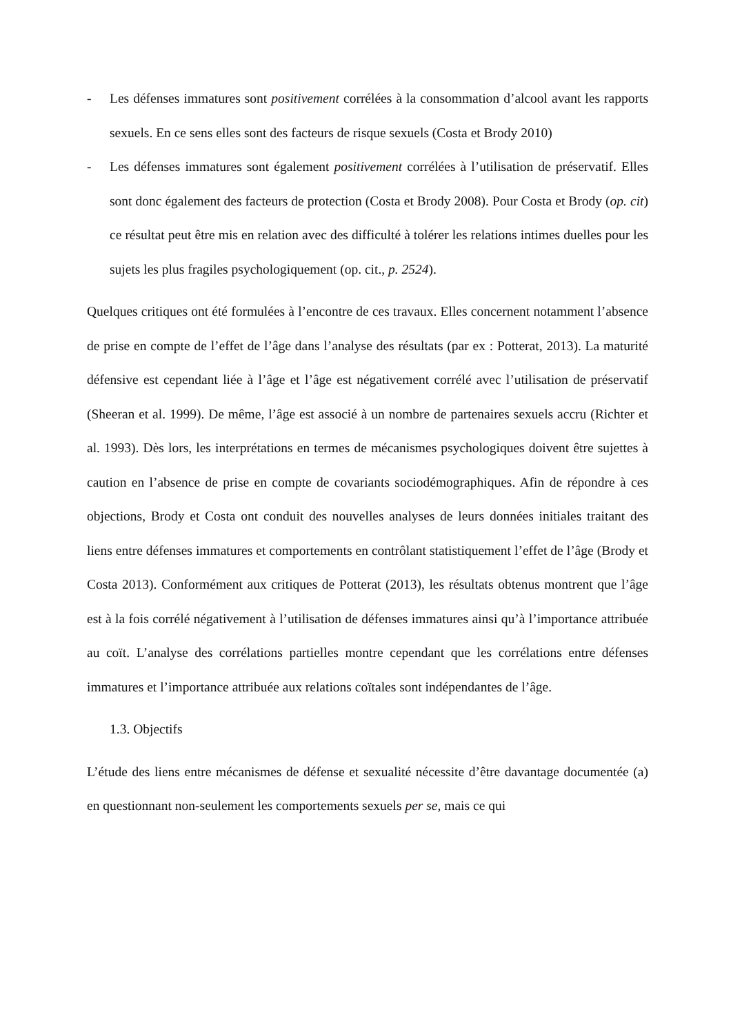- Les défenses immatures sont positivement corrélées à la consommation d’alcool avant les rapports sexuels. En ce sens elles sont des facteurs de risque sexuels (Costa et Brody 2010)
- Les défenses immatures sont également positivement corrélées à l’utilisation de préservatif. Elles sont donc également des facteurs de protection (Costa et Brody 2008). Pour Costa et Brody (op. cit) ce résultat peut être mis en relation avec des difficulté à tolérer les relations intimes duelles pour les sujets les plus fragiles psychologiquement (op. cit., p. 2524).
Quelques critiques ont été formulées à l’encontre de ces travaux. Elles concernent notamment l’absence de prise en compte de l’effet de l’âge dans l’analyse des résultats (par ex : Potterat, 2013). La maturité défensive est cependant liée à l’âge et l’âge est négativement corrélé avec l’utilisation de préservatif (Sheeran et al. 1999). De même, l’âge est associé à un nombre de partenaires sexuels accru (Richter et al. 1993). Dès lors, les interprétations en termes de mécanismes psychologiques doivent être sujettes à caution en l’absence de prise en compte de covariants sociodémographiques. Afin de répondre à ces objections, Brody et Costa ont conduit des nouvelles analyses de leurs données initiales traitant des liens entre défenses immatures et comportements en contrôlant statistiquement l’effet de l’âge (Brody et Costa 2013). Conformément aux critiques de Potterat (2013), les résultats obtenus montrent que l’âge est à la fois corrélé négativement à l’utilisation de défenses immatures ainsi qu’à l’importance attribuée au coït. L’analyse des corrélations partielles montre cependant que les corrélations entre défenses immatures et l’importance attribuée aux relations coïtales sont indépendantes de l’âge.
1.3. Objectifs
L’étude des liens entre mécanismes de défense et sexualité nécessite d’être davantage documentée (a) en questionnant non-seulement les comportements sexuels per se, mais ce qui